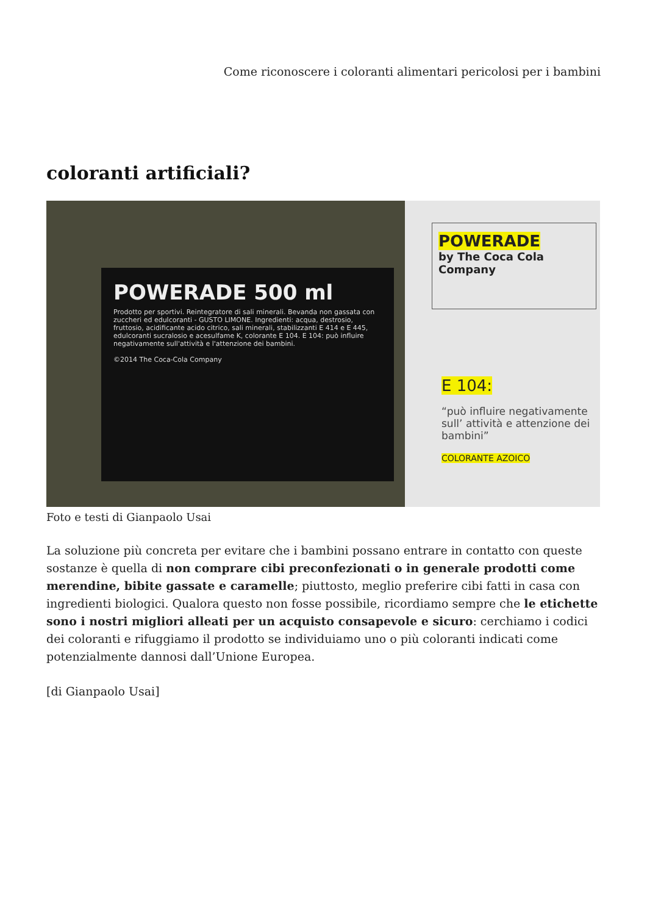Come riconoscere i coloranti alimentari pericolosi per i bambini
coloranti artificiali?
POWERADE 500 ml
Prodotto per sportivi. Reintegratore di sali minerali. Bevanda non gassata con zuccheri ed edulcoranti - GUSTO LIMONE. Ingredienti: acqua, destrosio, fruttosio, acidificante acido citrico, sali minerali, stabilizzanti E 414 e E 445, edulcoranti sucralosio e acesulfame K, colorante E 104. E 104: può influire negativamente sull'attività e l'attenzione dei bambini.
©2014 The Coca-Cola Company
POWERADE
by The Coca Cola
Company
E 104:
“può influire negativamente sull’ attività e attenzione dei bambini”
COLORANTE AZOICO
Foto e testi di Gianpaolo Usai
La soluzione più concreta per evitare che i bambini possano entrare in contatto con queste sostanze è quella di non comprare cibi preconfezionati o in generale prodotti come merendine, bibite gassate e caramelle; piuttosto, meglio preferire cibi fatti in casa con ingredienti biologici. Qualora questo non fosse possibile, ricordiamo sempre che le etichette sono i nostri migliori alleati per un acquisto consapevole e sicuro: cerchiamo i codici dei coloranti e rifuggiamo il prodotto se individuiamo uno o più coloranti indicati come potenzialmente dannosi dall’Unione Europea.
[di Gianpaolo Usai]